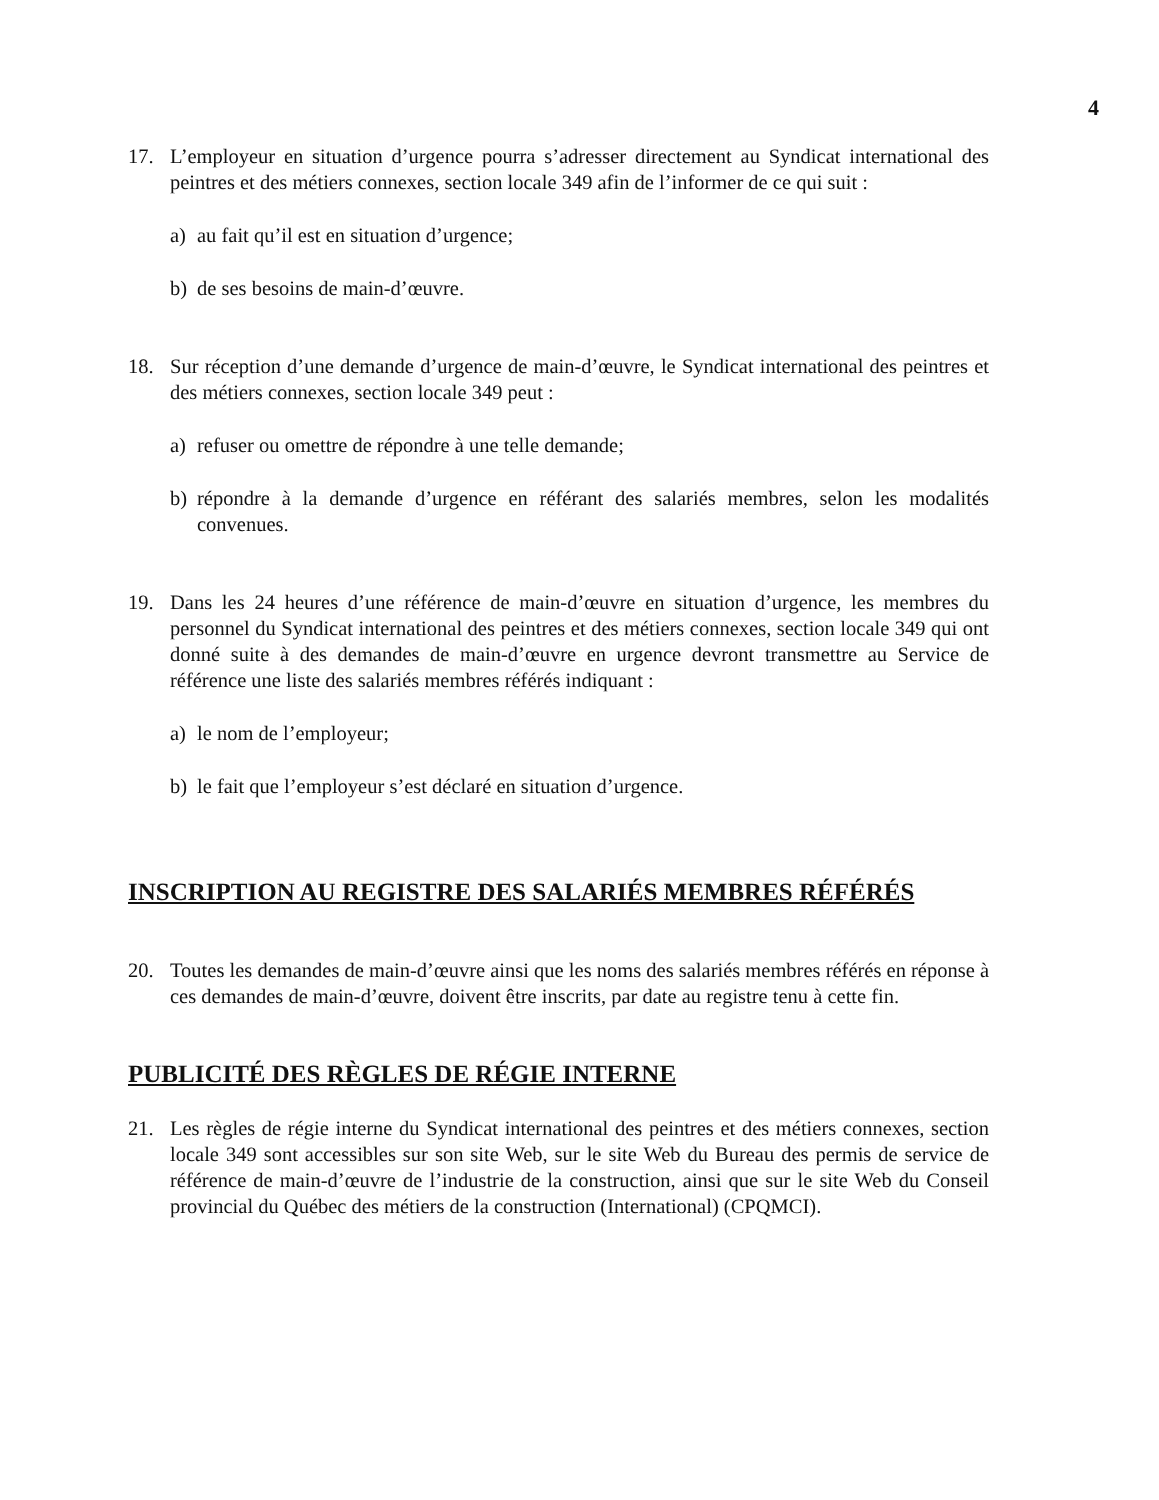4
17. L’employeur en situation d’urgence pourra s’adresser directement au Syndicat international des peintres et des métiers connexes, section locale 349 afin de l’informer de ce qui suit :
a) au fait qu’il est en situation d’urgence;
b) de ses besoins de main-d’œuvre.
18. Sur réception d’une demande d’urgence de main-d’œuvre, le Syndicat international des peintres et des métiers connexes, section locale 349 peut :
a) refuser ou omettre de répondre à une telle demande;
b) répondre à la demande d’urgence en référant des salariés membres, selon les modalités convenues.
19. Dans les 24 heures d’une référence de main-d’œuvre en situation d’urgence, les membres du personnel du Syndicat international des peintres et des métiers connexes, section locale 349 qui ont donné suite à des demandes de main-d’œuvre en urgence devront transmettre au Service de référence une liste des salariés membres référés indiquant :
a) le nom de l’employeur;
b) le fait que l’employeur s’est déclaré en situation d’urgence.
INSCRIPTION AU REGISTRE DES SALARIÉS MEMBRES RÉFÉRÉS
20. Toutes les demandes de main-d’œuvre ainsi que les noms des salariés membres référés en réponse à ces demandes de main-d’œuvre, doivent être inscrits, par date au registre tenu à cette fin.
PUBLICITÉ DES RÈGLES DE RÉGIE INTERNE
21. Les règles de régie interne du Syndicat international des peintres et des métiers connexes, section locale 349 sont accessibles sur son site Web, sur le site Web du Bureau des permis de service de référence de main-d’œuvre de l’industrie de la construction, ainsi que sur le site Web du Conseil provincial du Québec des métiers de la construction (International) (CPQMCI).